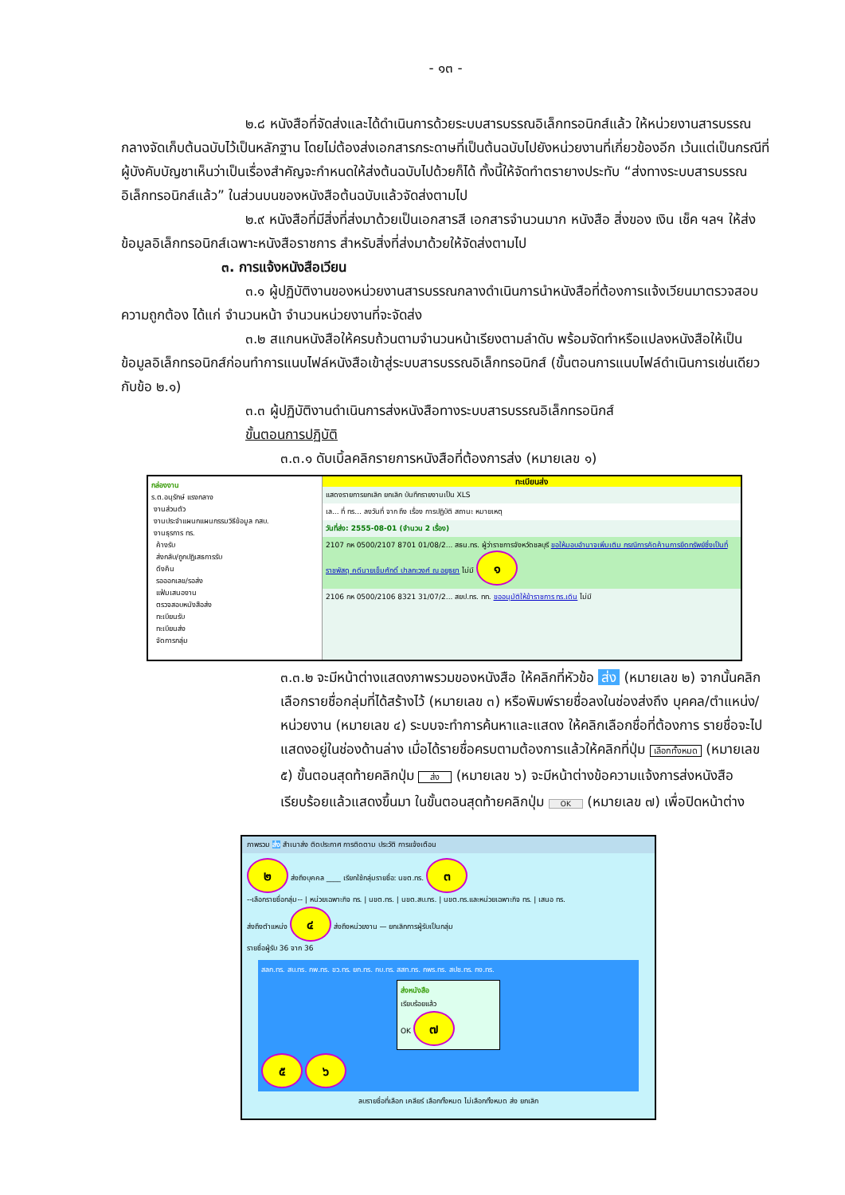- ๑๓ -
๒.๘ หนังสือที่จัดส่งและได้ดำเนินการด้วยระบบสารบรรณอิเล็กทรอนิกส์แล้ว ให้หน่วยงานสารบรรณกลางจัดเก็บต้นฉบับไว้เป็นหลักฐาน โดยไม่ต้องส่งเอกสารกระดาษที่เป็นต้นฉบับไปยังหน่วยงานที่เกี่ยวข้องอีก เว้นแต่เป็นกรณีที่ผู้บังคับบัญชาเห็นว่าเป็นเรื่องสำคัญจะกำหนดให้ส่งต้นฉบับไปด้วยก็ได้ ทั้งนี้ให้จัดทำตรายางประทับ “ส่งทางระบบสารบรรณอิเล็กทรอนิกส์แล้ว” ในส่วนบนของหนังสือต้นฉบับแล้วจัดส่งตามไป
๒.๙ หนังสือที่มีสิ่งที่ส่งมาด้วยเป็นเอกสารสี เอกสารจำนวนมาก หนังสือ สิ่งของ เงิน เช็ค ฯลฯ ให้ส่งข้อมูลอิเล็กทรอนิกส์เฉพาะหนังสือราชการ สำหรับสิ่งที่ส่งมาด้วยให้จัดส่งตามไป
๓. การแจ้งหนังสือเวียน
๓.๑ ผู้ปฏิบัติงานของหน่วยงานสารบรรณกลางดำเนินการนำหนังสือที่ต้องการแจ้งเวียนมาตรวจสอบความถูกต้อง ได้แก่ จำนวนหน้า จำนวนหน่วยงานที่จะจัดส่ง
๓.๒ สแกนหนังสือให้ครบถ้วนตามจำนวนหน้าเรียงตามลำดับ พร้อมจัดทำหรือแปลงหนังสือให้เป็นข้อมูลอิเล็กทรอนิกส์ก่อนทำการแนบไฟล์หนังสือเข้าสู่ระบบสารบรรณอิเล็กทรอนิกส์ (ขั้นตอนการแนบไฟล์ดำเนินการเช่นเดียวกับข้อ ๒.๑)
๓.๓ ผู้ปฏิบัติงานดำเนินการส่งหนังสือทางระบบสารบรรณอิเล็กทรอนิกส์
ขั้นตอนการปฏิบัติ
๓.๓.๑ ดับเบิ้ลคลิกรายการหนังสือที่ต้องการส่ง (หมายเลข ๑)
กล่องงาน
ร.ต.อนุรักษ์ แรงกลาง
งานส่วนตัว
งานประจำแผนกแผนกรรมวิธีข้อมูล กสบ.
งานธุรการ ทร.
ค้างรับ
ส่งกลับ/ถูกปฏิเสธการรับ
ดึงคืน
รอออกเลข/รอส่ง
แฟ้มเสนองาน
ตรวจสอบหนังสือส่ง
ทะเบียนรับ
ทะเบียนส่ง
จัดการกลุ่ม
ทะเบียนส่ง
แสดงรายการยกเลิก ยกเลิก บันทึกรายงานเป็น XLS
เล... ที่ ทร... ลงวันที่ จาก ถึง เรื่อง การปฏิบัติ สถานะ หมายเหตุ
วันที่ส่ง: 2555-08-01 (จำนวน 2 เรื่อง)
2107 กห 0500/2107 8701 01/08/2... สธน.ทร. ผู้ว่าราชการจังหวัดชลบุรี ขอให้มอบอำนาจเพิ่มเติม กรณีการคัดค้านการยึดทรัพย์ซึ่งเป็นที่ราชพัสดุ คดีนายเข็มศักดิ์ ปาลกะวงศ์ ณ อยุธยา ไม่มี ๑
2106 กห 0500/2106 8321 31/07/2... สยป.ทร. ทท. ขออนุมัติให้ข้าราชการ ทร.เดิน ไม่มี
๓.๓.๒ จะมีหน้าต่างแสดงภาพรวมของหนังสือ ให้คลิกที่หัวข้อ ส่ง (หมายเลข ๒) จากนั้นคลิกเลือกรายชื่อกลุ่มที่ได้สร้างไว้ (หมายเลข ๓) หรือพิมพ์รายชื่อลงในช่องส่งถึง บุคคล/ตำแหน่ง/หน่วยงาน (หมายเลข ๔) ระบบจะทำการค้นหาและแสดง ให้คลิกเลือกชื่อที่ต้องการ รายชื่อจะไปแสดงอยู่ในช่องด้านล่าง เมื่อได้รายชื่อครบตามต้องการแล้วให้คลิกที่ปุ่ม เลือกทั้งหมด (หมายเลข ๕) ขั้นตอนสุดท้ายคลิกปุ่ม ส่ง (หมายเลข ๖) จะมีหน้าต่างข้อความแจ้งการส่งหนังสือเรียบร้อยแล้วแสดงขึ้นมา ในขั้นตอนสุดท้ายคลิกปุ่ม OK (หมายเลข ๗) เพื่อปิดหน้าต่าง
ภาพรวม ส่ง สำเนาส่ง ติดประกาศ การติดตาม ประวัติ การแจ้งเตือน
๒ ส่งถึงบุคคล ____ เรียกใช้กลุ่มรายชื่อ: นขต.ทร. ๓
--เลือกรายชื่อกลุ่ม-- | หน่วยเฉพาะกิจ ทร. | นขต.ทร. | นขต.สบ.ทร. | นขต.ทร.และหน่วยเฉพาะกิจ ทร. | เสนอ ทร.
ส่งถึงตำแหน่ง ๔ ส่งถึงหน่วยงาน — ยกเลิกการผู้รับเป็นกลุ่ม
รายชื่อผู้รับ 36 จาก 36
สลก.ทร. สบ.ทร. กพ.ทร. ขว.ทร. ยก.ทร. กบ.ทร. สสท.ทร. กพร.ทร. สปช.ทร. กง.ทร.
ส่งหนังสือ
เรียบร้อยแล้ว
OK ๗
๕ ๖
ลบรายชื่อที่เลือก เคลียร์ เลือกทั้งหมด ไม่เลือกทั้งหมด ส่ง ยกเลิก